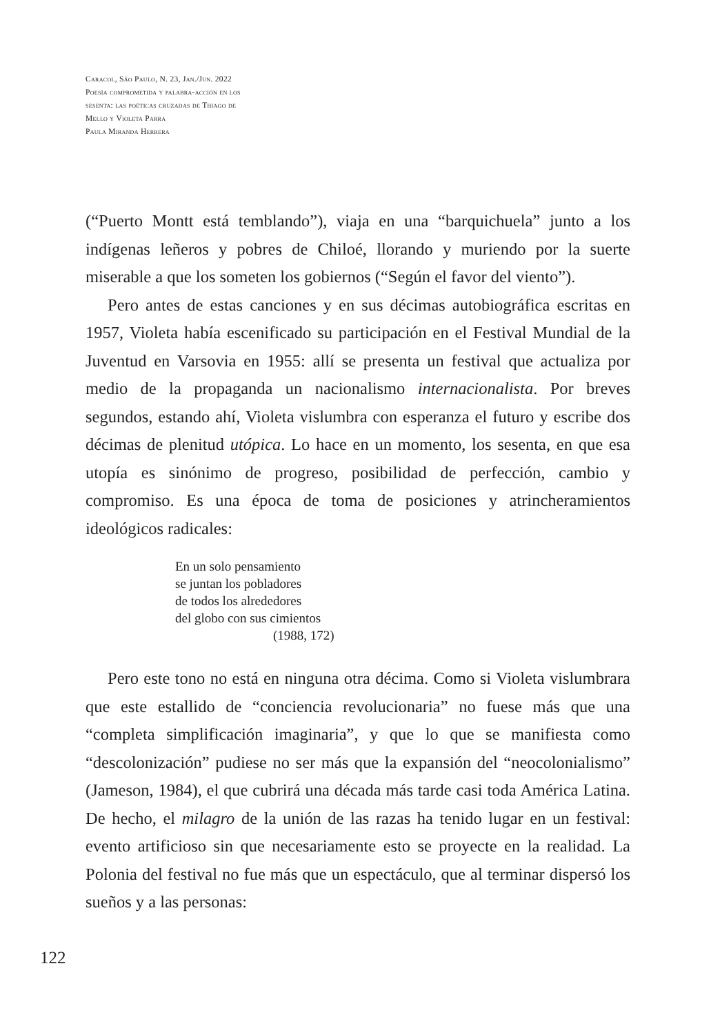Caracol, São Paulo, N. 23, Jan./Jun. 2022
Poesía comprometida y palabra-acción en los
sesenta: las poéticas cruzadas de Thiago de
Mello y Violeta Parra
Paula Miranda Herrera
(“Puerto Montt está temblando”), viaja en una “barquichuela” junto a los indígenas leñeros y pobres de Chiloé, llorando y muriendo por la suerte miserable a que los someten los gobiernos (“Según el favor del viento”).
Pero antes de estas canciones y en sus décimas autobiográfica escritas en 1957, Violeta había escenificado su participación en el Festival Mundial de la Juventud en Varsovia en 1955: allí se presenta un festival que actualiza por medio de la propaganda un nacionalismo internacionalista. Por breves segundos, estando ahí, Violeta vislumbra con esperanza el futuro y escribe dos décimas de plenitud utópica. Lo hace en un momento, los sesenta, en que esa utopía es sinónimo de progreso, posibilidad de perfección, cambio y compromiso. Es una época de toma de posiciones y atrincheramientos ideológicos radicales:
En un solo pensamiento
se juntan los pobladores
de todos los alrededores
del globo con sus cimientos
(1988, 172)
Pero este tono no está en ninguna otra décima. Como si Violeta vislumbrara que este estallido de “conciencia revolucionaria” no fuese más que una “completa simplificación imaginaria”, y que lo que se manifiesta como “descolonización” pudiese no ser más que la expansión del “neocolonialismo” (Jameson, 1984), el que cubrirá una década más tarde casi toda América Latina. De hecho, el milagro de la unión de las razas ha tenido lugar en un festival: evento artificioso sin que necesariamente esto se proyecte en la realidad. La Polonia del festival no fue más que un espectáculo, que al terminar dispersó los sueños y a las personas:
122